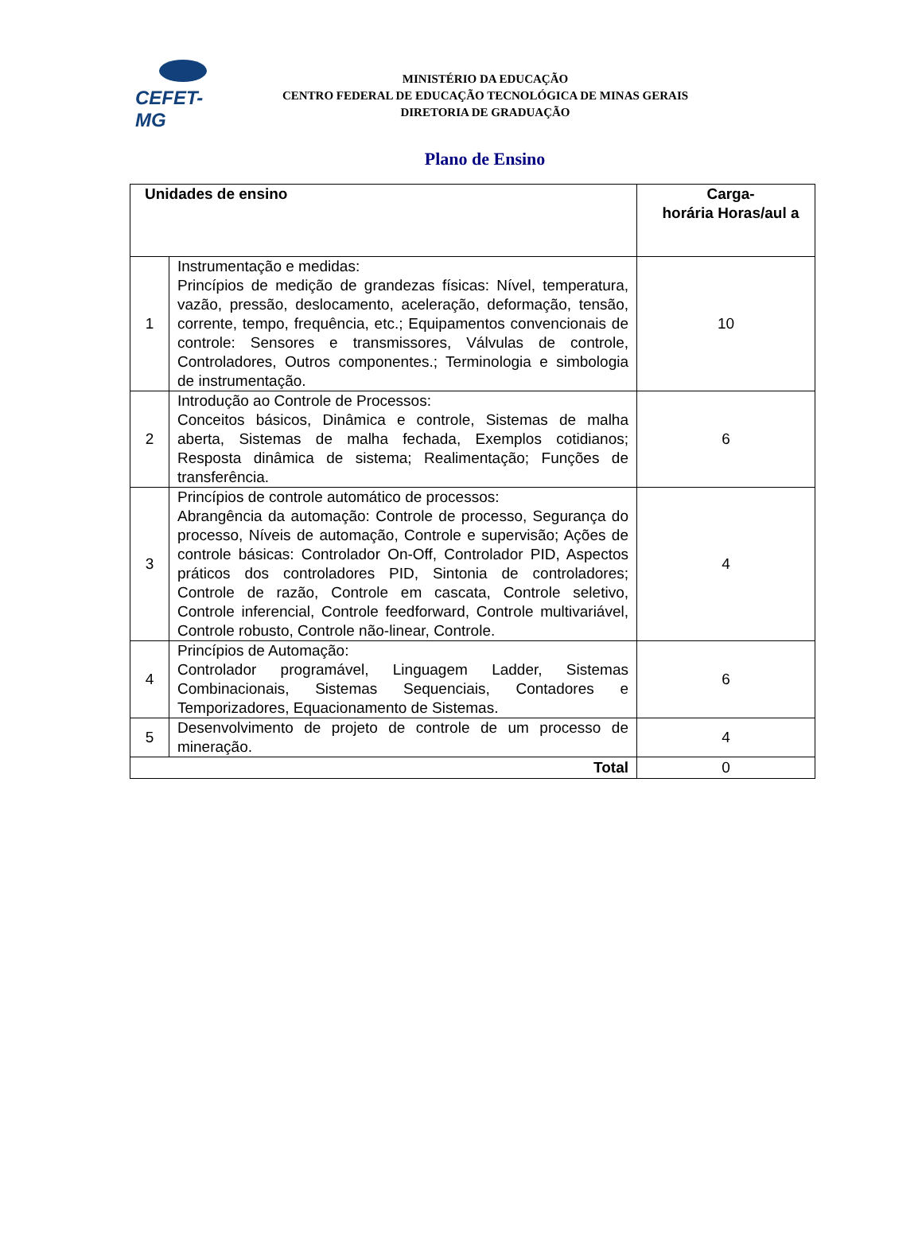CEFET-MG
MINISTÉRIO DA EDUCAÇÃO
CENTRO FEDERAL DE EDUCAÇÃO TECNOLÓGICA DE MINAS GERAIS
DIRETORIA DE GRADUAÇÃO
Plano de Ensino
| Unidades de ensino | | Carga- horária Horas/aul a |
| --- | --- | --- |
| 1 | Instrumentação e medidas: Princípios de medição de grandezas físicas: Nível, temperatura, vazão, pressão, deslocamento, aceleração, deformação, tensão, corrente, tempo, frequência, etc.; Equipamentos convencionais de controle: Sensores e transmissores, Válvulas de controle, Controladores, Outros componentes.; Terminologia e simbologia de instrumentação. | 10 |
| 2 | Introdução ao Controle de Processos: Conceitos básicos, Dinâmica e controle, Sistemas de malha aberta, Sistemas de malha fechada, Exemplos cotidianos; Resposta dinâmica de sistema; Realimentação; Funções de transferência. | 6 |
| 3 | Princípios de controle automático de processos: Abrangência da automação: Controle de processo, Segurança do processo, Níveis de automação, Controle e supervisão; Ações de controle básicas: Controlador On-Off, Controlador PID, Aspectos práticos dos controladores PID, Sintonia de controladores; Controle de razão, Controle em cascata, Controle seletivo, Controle inferencial, Controle feedforward, Controle multivariável, Controle robusto, Controle não-linear, Controle. | 4 |
| 4 | Princípios de Automação: Controlador programável, Linguagem Ladder, Sistemas Combinacionais, Sistemas Sequenciais, Contadores e Temporizadores, Equacionamento de Sistemas. | 6 |
| 5 | Desenvolvimento de projeto de controle de um processo de mineração. | 4 |
| Total | | 0 |